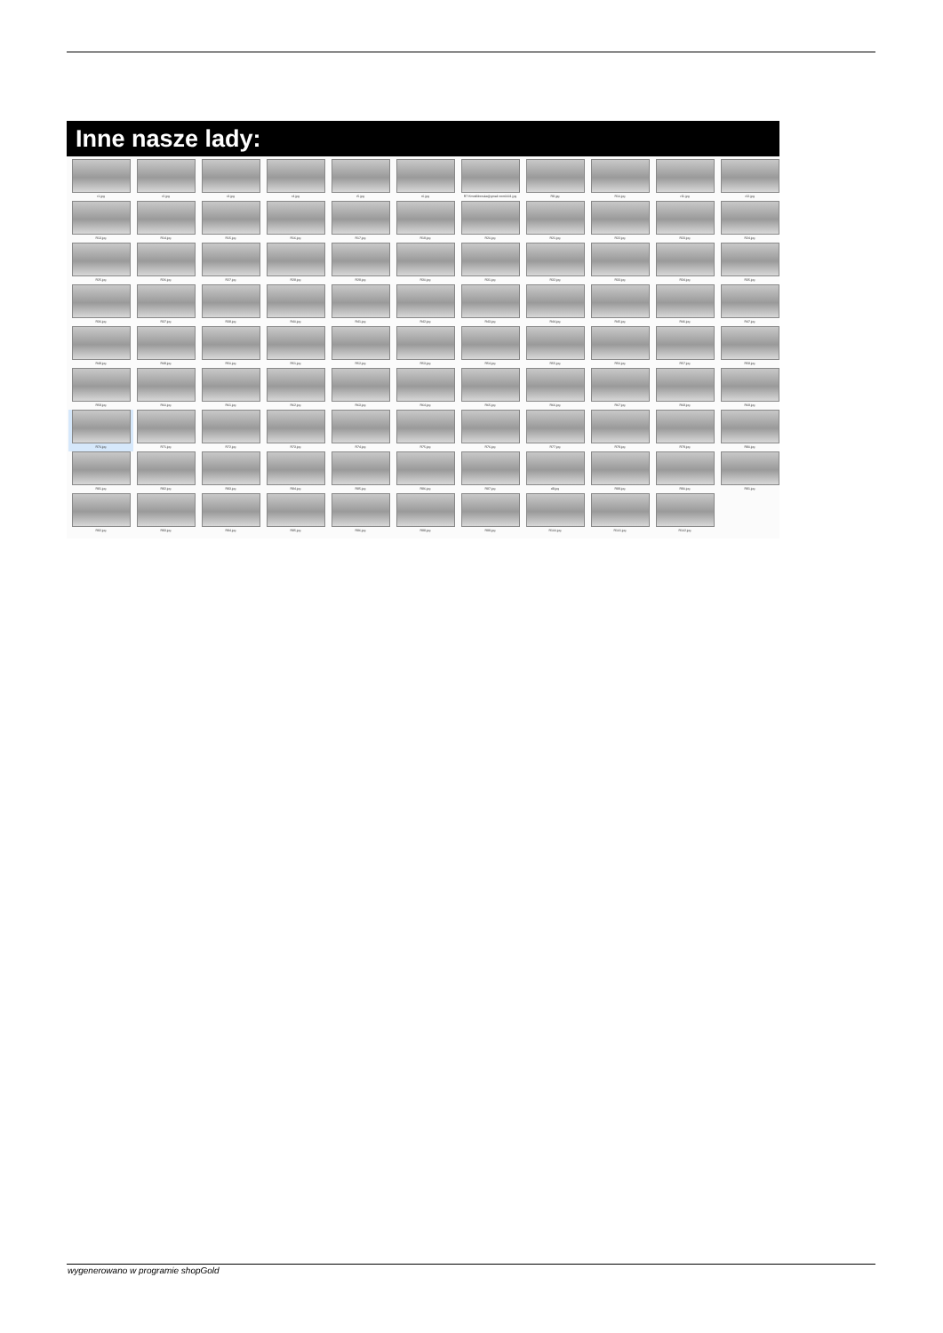Inne nasze lady:
r1.jpg
r2.jpg
r3.jpg
r4.jpg
r5.jpg
r6.jpg
R7 Kmodliborska@gmail com0001.jpg
R8.jpg
R10.jpg
r11.jpg
r12.jpg
R13.jpg
R14.jpg
R15.jpg
R16.jpg
R17.jpg
R19.jpg
R20.jpg
R21.jpg
R22.jpg
R23.jpg
R24.jpg
R25.jpg
R26.jpg
R27.jpg
R28.jpg
R29.jpg
R30.jpg
R31.jpg
R32.jpg
R33.jpg
R34.jpg
R35.jpg
R36.jpg
R37.jpg
R38.jpg
R40.jpg
R41.jpg
R42.jpg
R43.jpg
R44.jpg
R45.jpg
R46.jpg
R47.jpg
R48.jpg
R49.jpg
R50.jpg
R51.jpg
R52.jpg
R53.jpg
R54.jpg
R55.jpg
R56.jpg
R57.jpg
R58.jpg
R59.jpg
R60.jpg
R61.jpg
R62.jpg
R63.jpg
R64.jpg
R65.jpg
R66.jpg
R67.jpg
R68.jpg
R69.jpg
R70.jpg
R71.jpg
R72.jpg
R73.jpg
R74.jpg
R75.jpg
R76.jpg
R77.jpg
R78.jpg
R79.jpg
R80.jpg
R81.jpg
R82.jpg
R83.jpg
R84.jpg
R85.jpg
R86.jpg
R87.jpg
d8.jpg
R89.jpg
R90.jpg
R91.jpg
R92.jpg
R93.jpg
R94.jpg
R95.jpg
R96.jpg
R98.jpg
R99.jpg
R100.jpg
R101.jpg
R102.jpg
wygenerowano w programie shopGold